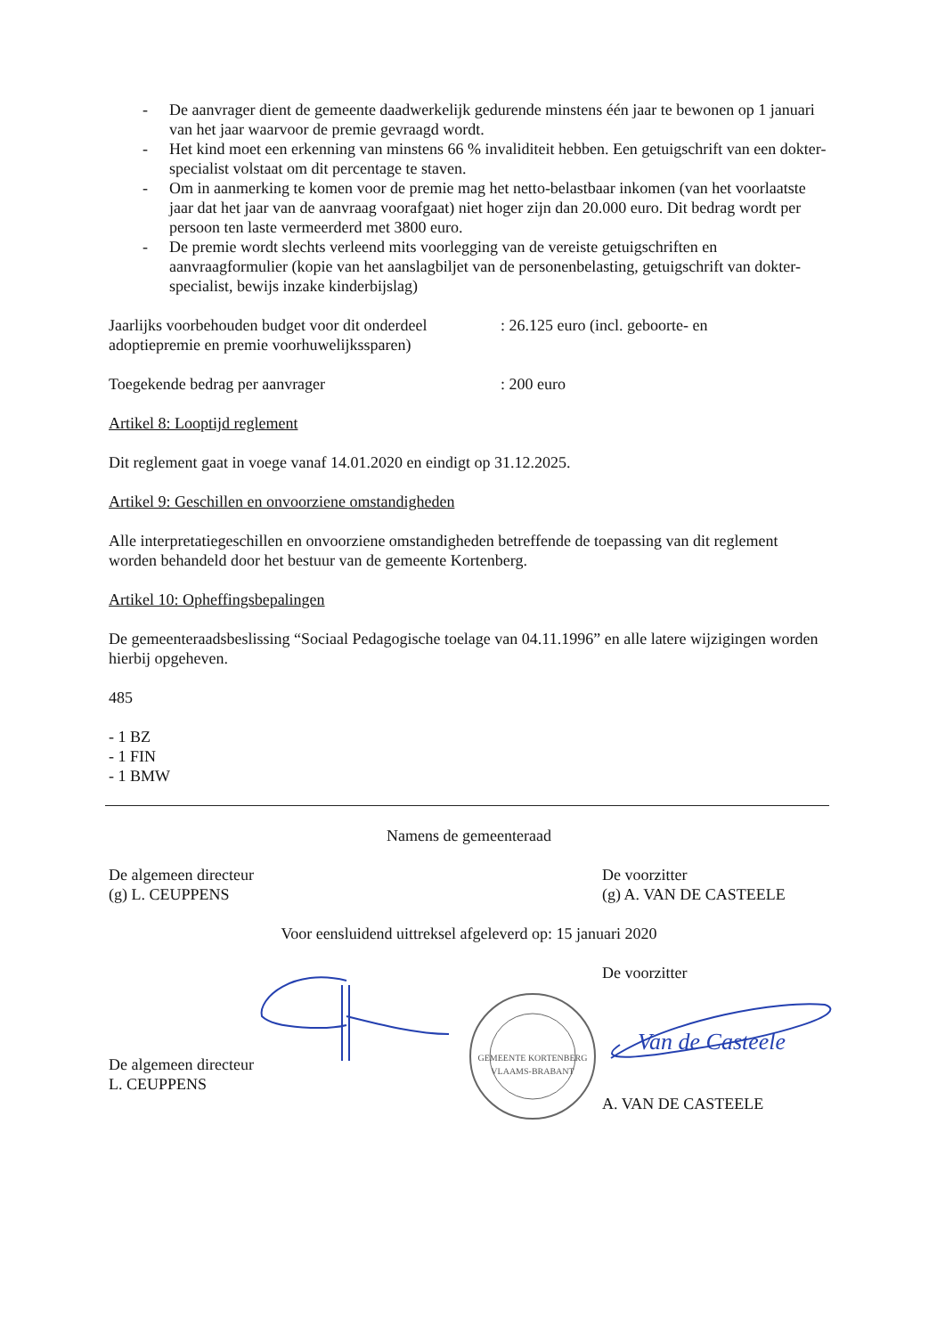- De aanvrager dient de gemeente daadwerkelijk gedurende minstens één jaar te bewonen op 1 januari van het jaar waarvoor de premie gevraagd wordt.
- Het kind moet een erkenning van minstens 66 % invaliditeit hebben. Een getuigschrift van een dokter-specialist volstaat om dit percentage te staven.
- Om in aanmerking te komen voor de premie mag het netto-belastbaar inkomen (van het voorlaatste jaar dat het jaar van de aanvraag voorafgaat) niet hoger zijn dan 20.000 euro. Dit bedrag wordt per persoon ten laste vermeerderd met 3800 euro.
- De premie wordt slechts verleend mits voorlegging van de vereiste getuigschriften en aanvraagformulier (kopie van het aanslagbiljet van de personenbelasting, getuigschrift van dokter-specialist, bewijs inzake kinderbijslag)
Jaarlijks voorbehouden budget voor dit onderdeel adoptiepremie en premie voorhuwelijkssparen)
: 26.125 euro (incl. geboorte- en
Toegekende bedrag per aanvrager : 200 euro
Artikel 8: Looptijd reglement
Dit reglement gaat in voege vanaf 14.01.2020 en eindigt op 31.12.2025.
Artikel 9: Geschillen en onvoorziene omstandigheden
Alle interpretatiegeschillen en onvoorziene omstandigheden betreffende de toepassing van dit reglement worden behandeld door het bestuur van de gemeente Kortenberg.
Artikel 10: Opheffingsbepalingen
De gemeenteraadsbeslissing “Sociaal Pedagogische toelage van 04.11.1996” en alle latere wijzigingen worden hierbij opgeheven.
485
- 1 BZ
- 1 FIN
- 1 BMW
Namens de gemeenteraad
De algemeen directeur
(g) L. CEUPPENS
De voorzitter
(g) A. VAN DE CASTEELE
Voor eensluidend uittreksel afgeleverd op: 15 januari 2020
De algemeen directeur
L. CEUPPENS
GEMEENTE KORTENBERG
VLAAMS-BRABANT
De voorzitter
Van de Casteele
A. VAN DE CASTEELE